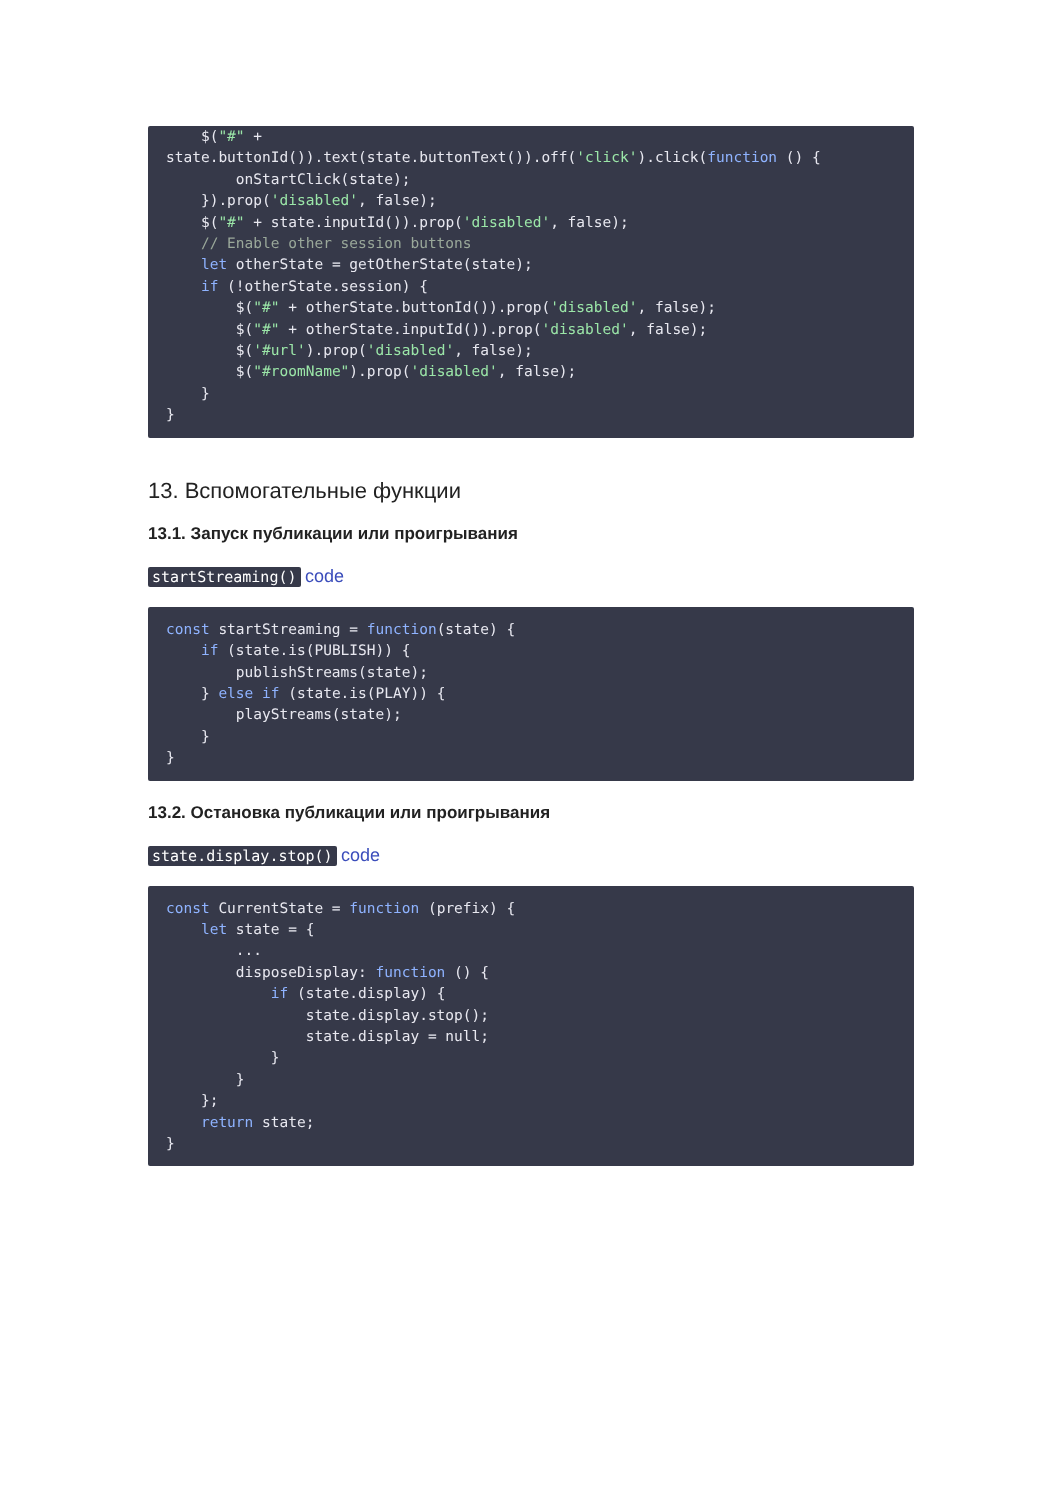$("#" +
state.buttonId()).text(state.buttonText()).off('click').click(function () {
        onStartClick(state);
    }).prop('disabled', false);
    $("#" + state.inputId()).prop('disabled', false);
    // Enable other session buttons
    let otherState = getOtherState(state);
    if (!otherState.session) {
        $("#" + otherState.buttonId()).prop('disabled', false);
        $("#" + otherState.inputId()).prop('disabled', false);
        $('#url').prop('disabled', false);
        $("#roomName").prop('disabled', false);
    }
}
13. Вспомогательные функции
13.1. Запуск публикации или проигрывания
startStreaming() code
const startStreaming = function(state) {
    if (state.is(PUBLISH)) {
        publishStreams(state);
    } else if (state.is(PLAY)) {
        playStreams(state);
    }
}
13.2. Остановка публикации или проигрывания
state.display.stop() code
const CurrentState = function (prefix) {
    let state = {
        ...
        disposeDisplay: function () {
            if (state.display) {
                state.display.stop();
                state.display = null;
            }
        }
    };
    return state;
}